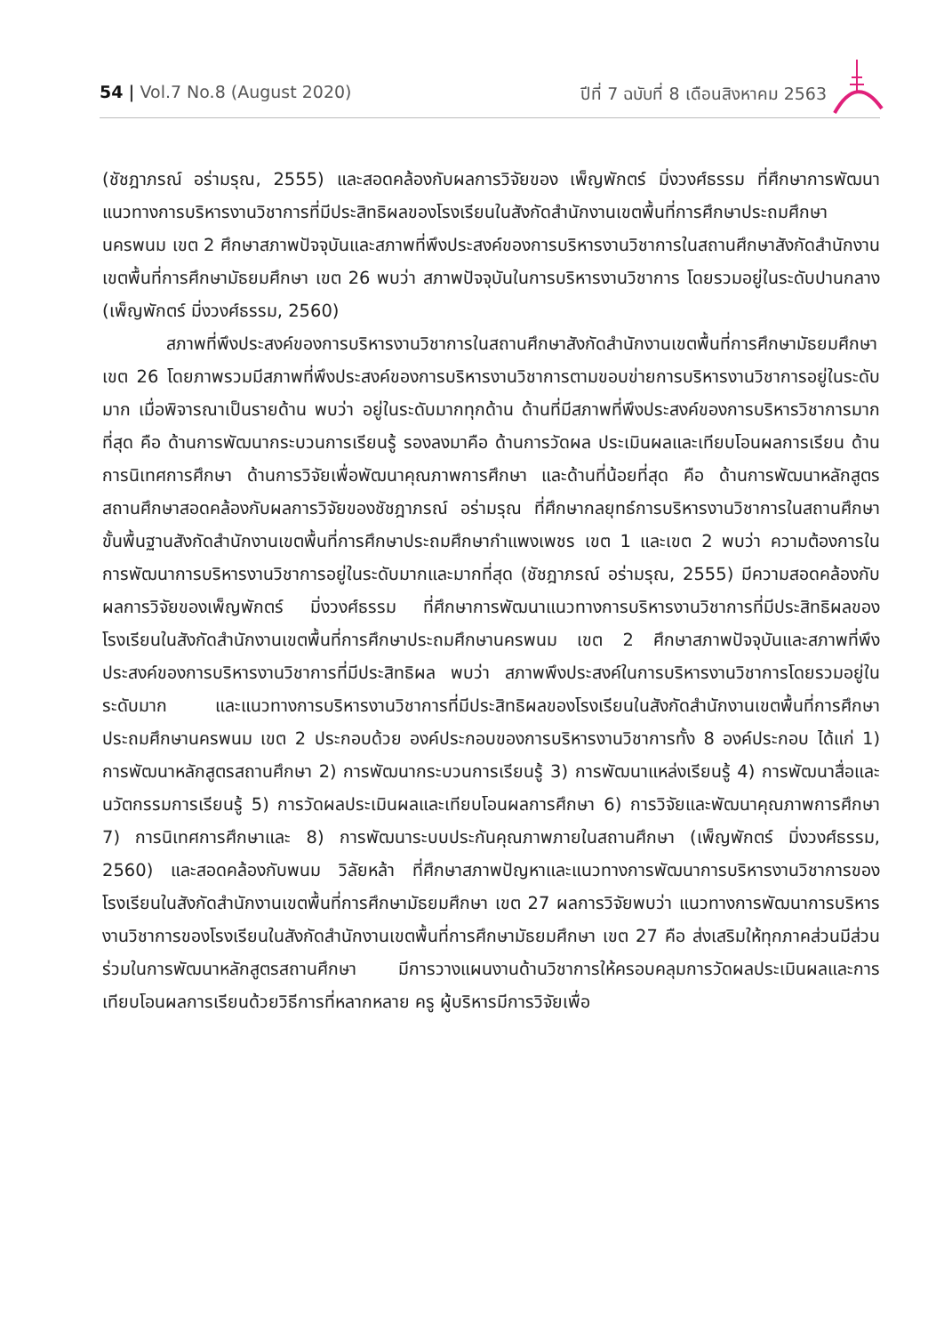54 | Vol.7 No.8 (August 2020) ปีที่ 7 ฉบับที่ 8 เดือนสิงหาคม 2563
(ชัชฎาภรณ์ อร่ามรุณ, 2555) และสอดคล้องกับผลการวิจัยของ เพ็ญพักตร์ มิ่งวงศ์ธรรม ที่ศึกษาการพัฒนาแนวทางการบริหารงานวิชาการที่มีประสิทธิผลของโรงเรียนในสังกัดสำนักงานเขตพื้นที่การศึกษาประถมศึกษานครพนม เขต 2 ศึกษาสภาพปัจจุบันและสภาพที่พึงประสงค์ของการบริหารงานวิชาการในสถานศึกษาสังกัดสำนักงานเขตพื้นที่การศึกษามัธยมศึกษา เขต 26 พบว่า สภาพปัจจุบันในการบริหารงานวิชาการ โดยรวมอยู่ในระดับปานกลาง (เพ็ญพักตร์ มิ่งวงศ์ธรรม, 2560)
สภาพที่พึงประสงค์ของการบริหารงานวิชาการในสถานศึกษาสังกัดสำนักงานเขตพื้นที่การศึกษามัธยมศึกษา เขต 26 โดยภาพรวมมีสภาพที่พึงประสงค์ของการบริหารงานวิชาการตามขอบข่ายการบริหารงานวิชาการอยู่ในระดับมาก เมื่อพิจารณาเป็นรายด้าน พบว่า อยู่ในระดับมากทุกด้าน ด้านที่มีสภาพที่พึงประสงค์ของการบริหารวิชาการมากที่สุด คือ ด้านการพัฒนากระบวนการเรียนรู้ รองลงมาคือ ด้านการวัดผล ประเมินผลและเทียบโอนผลการเรียน ด้านการนิเทศการศึกษา ด้านการวิจัยเพื่อพัฒนาคุณภาพการศึกษา และด้านที่น้อยที่สุด คือ ด้านการพัฒนาหลักสูตรสถานศึกษาสอดคล้องกับผลการวิจัยของชัชฎาภรณ์ อร่ามรุณ ที่ศึกษากลยุทธ์การบริหารงานวิชาการในสถานศึกษาขั้นพื้นฐานสังกัดสำนักงานเขตพื้นที่การศึกษาประถมศึกษากำแพงเพชร เขต 1 และเขต 2 พบว่า ความต้องการในการพัฒนาการบริหารงานวิชาการอยู่ในระดับมากและมากที่สุด (ชัชฎาภรณ์ อร่ามรุณ, 2555) มีความสอดคล้องกับผลการวิจัยของเพ็ญพักตร์ มิ่งวงศ์ธรรม ที่ศึกษาการพัฒนาแนวทางการบริหารงานวิชาการที่มีประสิทธิผลของโรงเรียนในสังกัดสำนักงานเขตพื้นที่การศึกษาประถมศึกษานครพนม เขต 2 ศึกษาสภาพปัจจุบันและสภาพที่พึงประสงค์ของการบริหารงานวิชาการที่มีประสิทธิผล พบว่า สภาพพึงประสงค์ในการบริหารงานวิชาการโดยรวมอยู่ในระดับมาก และแนวทางการบริหารงานวิชาการที่มีประสิทธิผลของโรงเรียนในสังกัดสำนักงานเขตพื้นที่การศึกษาประถมศึกษานครพนม เขต 2 ประกอบด้วย องค์ประกอบของการบริหารงานวิชาการทั้ง 8 องค์ประกอบ ได้แก่ 1) การพัฒนาหลักสูตรสถานศึกษา 2) การพัฒนากระบวนการเรียนรู้ 3) การพัฒนาแหล่งเรียนรู้ 4) การพัฒนาสื่อและนวัตกรรมการเรียนรู้ 5) การวัดผลประเมินผลและเทียบโอนผลการศึกษา 6) การวิจัยและพัฒนาคุณภาพการศึกษา 7) การนิเทศการศึกษาและ 8) การพัฒนาระบบประกันคุณภาพภายในสถานศึกษา (เพ็ญพักตร์ มิ่งวงศ์ธรรม, 2560) และสอดคล้องกับพนม วิลัยหล้า ที่ศึกษาสภาพปัญหาและแนวทางการพัฒนาการบริหารงานวิชาการของโรงเรียนในสังกัดสำนักงานเขตพื้นที่การศึกษามัธยมศึกษา เขต 27 ผลการวิจัยพบว่า แนวทางการพัฒนาการบริหารงานวิชาการของโรงเรียนในสังกัดสำนักงานเขตพื้นที่การศึกษามัธยมศึกษา เขต 27 คือ ส่งเสริมให้ทุกภาคส่วนมีส่วนร่วมในการพัฒนาหลักสูตรสถานศึกษา มีการวางแผนงานด้านวิชาการให้ครอบคลุมการวัดผลประเมินผลและการเทียบโอนผลการเรียนด้วยวิธีการที่หลากหลาย ครู ผู้บริหารมีการวิจัยเพื่อ